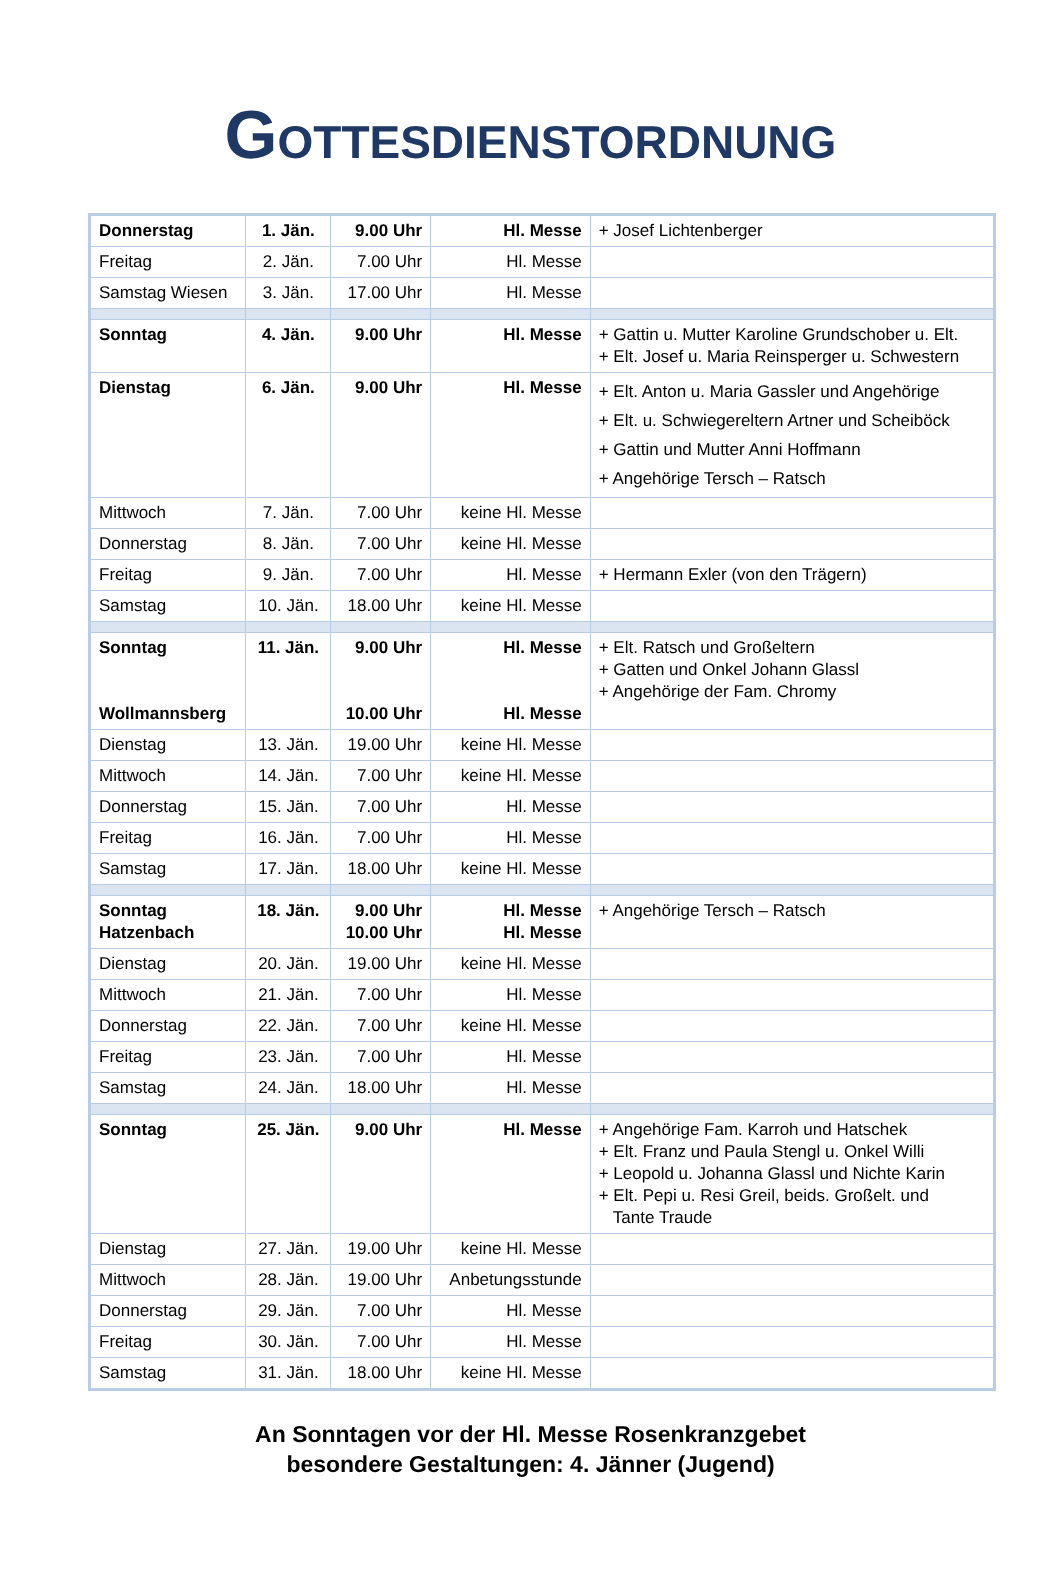GOTTESDIENSTORDNUNG
| Donnerstag | 1. Jän. | 9.00 Uhr | Hl. Messe | + Josef Lichtenberger |
| Freitag | 2. Jän. | 7.00 Uhr | Hl. Messe | |
| Samstag Wiesen | 3. Jän. | 17.00 Uhr | Hl. Messe | |
| Sonntag | 4. Jän. | 9.00 Uhr | Hl. Messe | + Gattin u. Mutter Karoline Grundschober u. Elt. + Elt. Josef u. Maria Reinsperger u. Schwestern |
| Dienstag | 6. Jän. | 9.00 Uhr | Hl. Messe | + Elt. Anton u. Maria Gassler und Angehörige + Elt. u. Schwiegereltern Artner und Scheiböck + Gattin und Mutter Anni Hoffmann + Angehörige Tersch – Ratsch |
| Mittwoch | 7. Jän. | 7.00 Uhr | keine Hl. Messe | |
| Donnerstag | 8. Jän. | 7.00 Uhr | keine Hl. Messe | |
| Freitag | 9. Jän. | 7.00 Uhr | Hl. Messe | + Hermann Exler (von den Trägern) |
| Samstag | 10. Jän. | 18.00 Uhr | keine Hl. Messe | |
| Sonntag Wollmannsberg | 11. Jän. | 9.00 Uhr 10.00 Uhr | Hl. Messe Hl. Messe | + Elt. Ratsch und Großeltern + Gatten und Onkel Johann Glassl + Angehörige der Fam. Chromy |
| Dienstag | 13. Jän. | 19.00 Uhr | keine Hl. Messe | |
| Mittwoch | 14. Jän. | 7.00 Uhr | keine Hl. Messe | |
| Donnerstag | 15. Jän. | 7.00 Uhr | Hl. Messe | |
| Freitag | 16. Jän. | 7.00 Uhr | Hl. Messe | |
| Samstag | 17. Jän. | 18.00 Uhr | keine Hl. Messe | |
| Sonntag Hatzenbach | 18. Jän. | 9.00 Uhr 10.00 Uhr | Hl. Messe Hl. Messe | + Angehörige Tersch – Ratsch |
| Dienstag | 20. Jän. | 19.00 Uhr | keine Hl. Messe | |
| Mittwoch | 21. Jän. | 7.00 Uhr | Hl. Messe | |
| Donnerstag | 22. Jän. | 7.00 Uhr | keine Hl. Messe | |
| Freitag | 23. Jän. | 7.00 Uhr | Hl. Messe | |
| Samstag | 24. Jän. | 18.00 Uhr | Hl. Messe | |
| Sonntag | 25. Jän. | 9.00 Uhr | Hl. Messe | + Angehörige Fam. Karroh und Hatschek + Elt. Franz und Paula Stengl u. Onkel Willi + Leopold u. Johanna Glassl und Nichte Karin + Elt. Pepi u. Resi Greil, beids. Großelt. und Tante Traude |
| Dienstag | 27. Jän. | 19.00 Uhr | keine Hl. Messe | |
| Mittwoch | 28. Jän. | 19.00 Uhr | Anbetungsstunde | |
| Donnerstag | 29. Jän. | 7.00 Uhr | Hl. Messe | |
| Freitag | 30. Jän. | 7.00 Uhr | Hl. Messe | |
| Samstag | 31. Jän. | 18.00 Uhr | keine Hl. Messe | |
An Sonntagen vor der Hl. Messe Rosenkranzgebet
besondere Gestaltungen: 4. Jänner (Jugend)